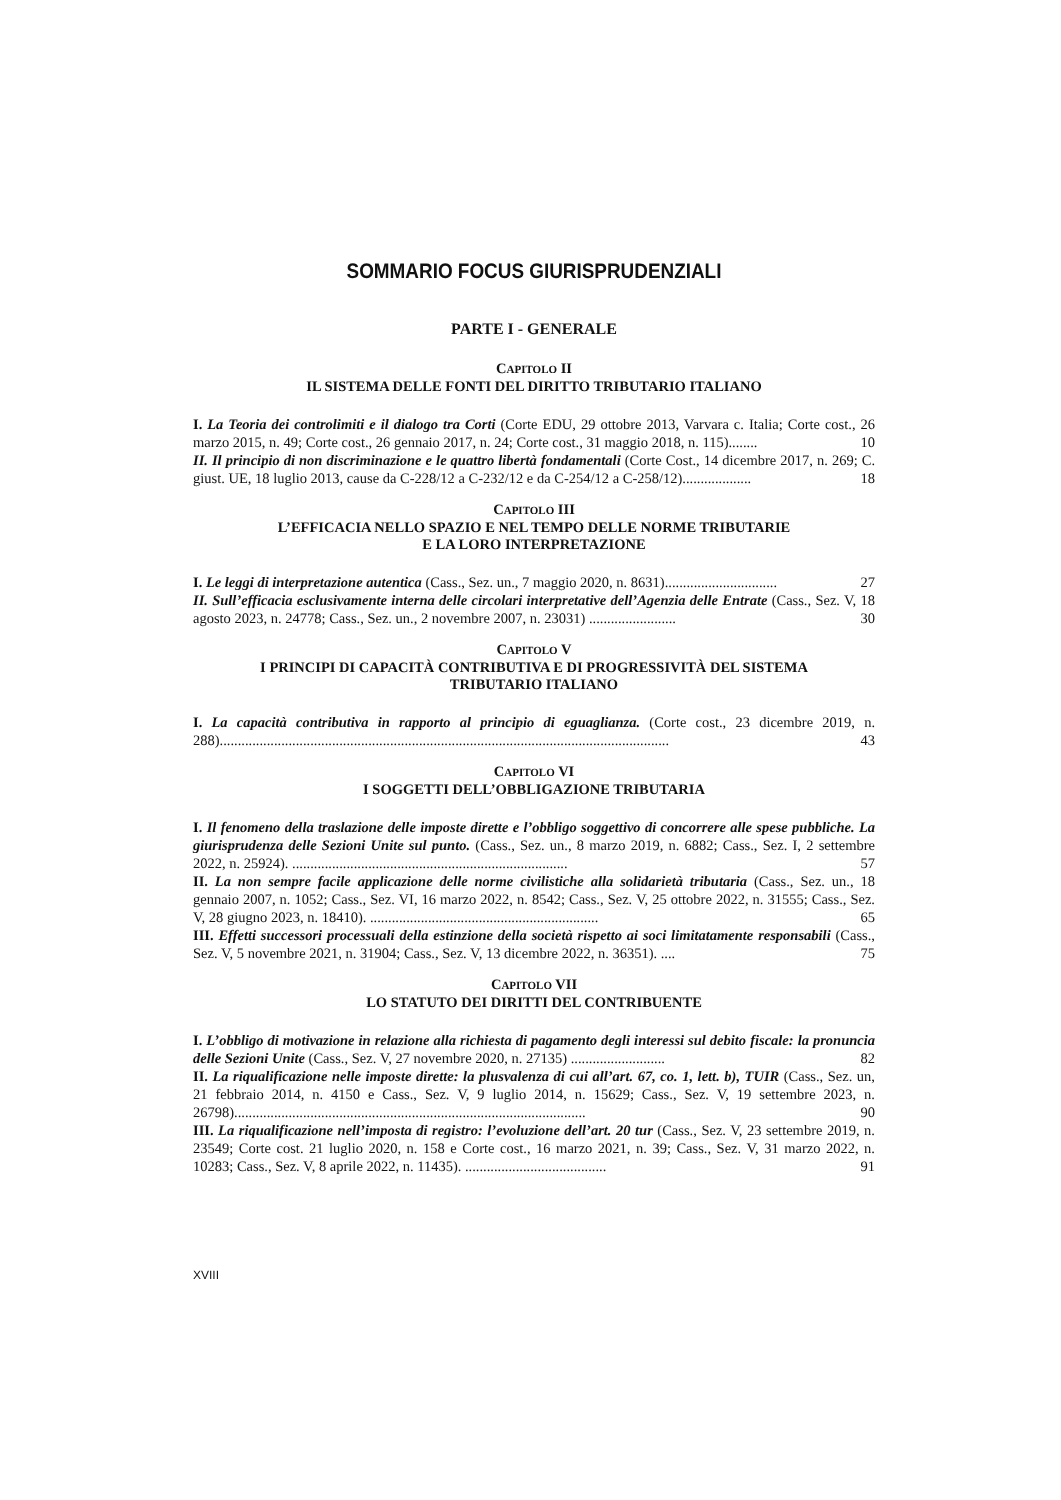SOMMARIO FOCUS GIURISPRUDENZIALI
PARTE I - GENERALE
CAPITOLO II
IL SISTEMA DELLE FONTI DEL DIRITTO TRIBUTARIO ITALIANO
I. La Teoria dei controlimiti e il dialogo tra Corti (Corte EDU, 29 ottobre 2013, Varvara c. Italia; Corte cost., 26 marzo 2015, n. 49; Corte cost., 26 gennaio 2017, n. 24; Corte cost., 31 maggio 2018, n. 115)........ 10
II. Il principio di non discriminazione e le quattro libertà fondamentali (Corte Cost., 14 dicembre 2017, n. 269; C. giust. UE, 18 luglio 2013, cause da C-228/12 a C-232/12 e da C-254/12 a C-258/12)................... 18
CAPITOLO III
L’EFFICACIA NELLO SPAZIO E NEL TEMPO DELLE NORME TRIBUTARIE
E LA LORO INTERPRETAZIONE
I. Le leggi di interpretazione autentica (Cass., Sez. un., 7 maggio 2020, n. 8631)............................... 27
II. Sull’efficacia esclusivamente interna delle circolari interpretative dell’Agenzia delle Entrate (Cass., Sez. V, 18 agosto 2023, n. 24778; Cass., Sez. un., 2 novembre 2007, n. 23031) ........................ 30
CAPITOLO V
I PRINCIPI DI CAPACITÀ CONTRIBUTIVA E DI PROGRESSIVITÀ DEL SISTEMA
TRIBUTARIO ITALIANO
I. La capacità contributiva in rapporto al principio di eguaglianza. (Corte cost., 23 dicembre 2019, n. 288)............................................................................................................................ 43
CAPITOLO VI
I SOGGETTI DELL’OBBLIGAZIONE TRIBUTARIA
I. Il fenomeno della traslazione delle imposte dirette e l’obbligo soggettivo di concorrere alle spese pubbliche. La giurisprudenza delle Sezioni Unite sul punto. (Cass., Sez. un., 8 marzo 2019, n. 6882; Cass., Sez. I, 2 settembre 2022, n. 25924). ............................................................................ 57
II. La non sempre facile applicazione delle norme civilistiche alla solidarietà tributaria (Cass., Sez. un., 18 gennaio 2007, n. 1052; Cass., Sez. VI, 16 marzo 2022, n. 8542; Cass., Sez. V, 25 ottobre 2022, n. 31555; Cass., Sez. V, 28 giugno 2023, n. 18410). ............................................................... 65
III. Effetti successori processuali della estinzione della società rispetto ai soci limitatamente responsabili (Cass., Sez. V, 5 novembre 2021, n. 31904; Cass., Sez. V, 13 dicembre 2022, n. 36351). .... 75
CAPITOLO VII
LO STATUTO DEI DIRITTI DEL CONTRIBUENTE
I. L’obbligo di motivazione in relazione alla richiesta di pagamento degli interessi sul debito fiscale: la pronuncia delle Sezioni Unite (Cass., Sez. V, 27 novembre 2020, n. 27135) .......................... 82
II. La riqualificazione nelle imposte dirette: la plusvalenza di cui all’art. 67, co. 1, lett. b), TUIR (Cass., Sez. un, 21 febbraio 2014, n. 4150 e Cass., Sez. V, 9 luglio 2014, n. 15629; Cass., Sez. V, 19 settembre 2023, n. 26798)................................................................................................. 90
III. La riqualificazione nell’imposta di registro: l’evoluzione dell’art. 20 tur (Cass., Sez. V, 23 settembre 2019, n. 23549; Corte cost. 21 luglio 2020, n. 158 e Corte cost., 16 marzo 2021, n. 39; Cass., Sez. V, 31 marzo 2022, n. 10283; Cass., Sez. V, 8 aprile 2022, n. 11435). ....................................... 91
XVIII